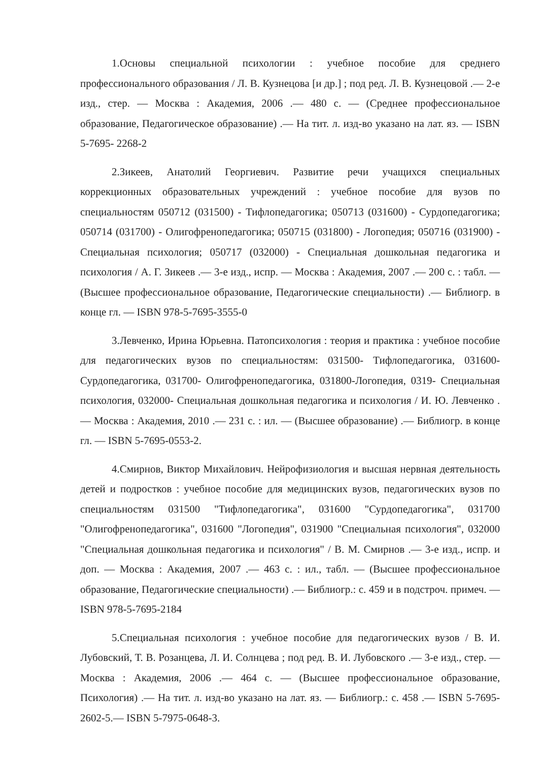1.Основы специальной психологии : учебное пособие для среднего профессионального образования / Л. В. Кузнецова [и др.] ; под ред. Л. В. Кузнецовой .— 2-е изд., стер. — Москва : Академия, 2006 .— 480 с. — (Среднее профессиональное образование, Педагогическое образование) .— На тит. л. изд-во указано на лат. яз. — ISBN 5-7695- 2268-2
2.Зикеев, Анатолий Георгиевич. Развитие речи учащихся специальных коррекционных образовательных учреждений : учебное пособие для вузов по специальностям 050712 (031500) - Тифлопедагогика; 050713 (031600) - Сурдопедагогика; 050714 (031700) - Олигофренопедагогика; 050715 (031800) - Логопедия; 050716 (031900) - Специальная психология; 050717 (032000) - Специальная дошкольная педагогика и психология / А. Г. Зикеев .— 3-е изд., испр. — Москва : Академия, 2007 .— 200 с. : табл. — (Высшее профессиональное образование, Педагогические специальности) .— Библиогр. в конце гл. — ISBN 978-5-7695-3555-0
3.Левченко, Ирина Юрьевна. Патопсихология : теория и практика : учебное пособие для педагогических вузов по специальностям: 031500- Тифлопедагогика, 031600- Сурдопедагогика, 031700- Олигофренопедагогика, 031800-Логопедия, 0319- Специальная психология, 032000- Специальная дошкольная педагогика и психология / И. Ю. Левченко .— Москва : Академия, 2010 .— 231 с. : ил. — (Высшее образование) .— Библиогр. в конце гл. — ISBN 5-7695-0553-2.
4.Смирнов, Виктор Михайлович. Нейрофизиология и высшая нервная деятельность детей и подростков : учебное пособие для медицинских вузов, педагогических вузов по специальностям 031500 "Тифлопедагогика", 031600 "Сурдопедагогика", 031700 "Олигофренопедагогика", 031600 "Логопедия", 031900 "Специальная психология", 032000 "Специальная дошкольная педагогика и психология" / В. М. Смирнов .— 3-е изд., испр. и доп. — Москва : Академия, 2007 .— 463 с. : ил., табл. — (Высшее профессиональное образование, Педагогические специальности) .— Библиогр.: с. 459 и в подстроч. примеч. — ISBN 978-5-7695-2184
5.Специальная психология : учебное пособие для педагогических вузов / В. И. Лубовский, Т. В. Розанцева, Л. И. Солнцева ; под ред. В. И. Лубовского .— 3-е изд., стер. — Москва : Академия, 2006 .— 464 с. — (Высшее профессиональное образование, Психология) .— На тит. л. изд-во указано на лат. яз. — Библиогр.: с. 458 .— ISBN 5-7695-2602-5.— ISBN 5-7975-0648-3.